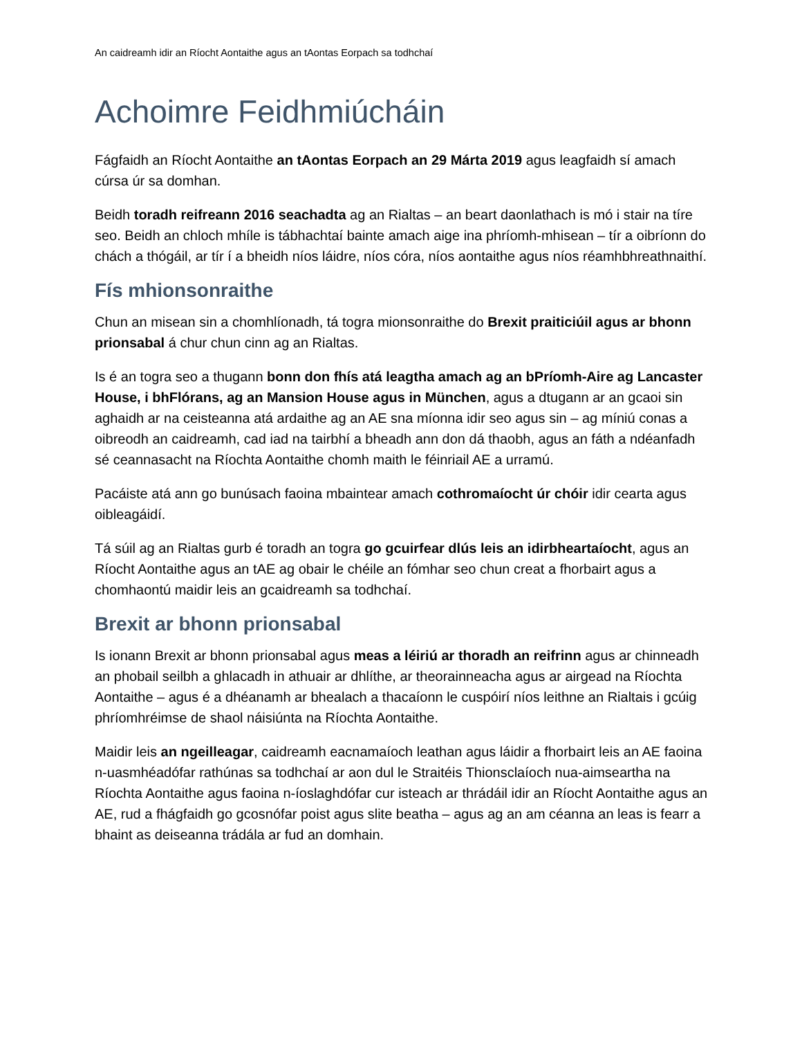An caidreamh idir an Ríocht Aontaithe agus an tAontas Eorpach sa todhchaí
Achoimre Feidhmiúcháin
Fágfaidh an Ríocht Aontaithe an tAontas Eorpach an 29 Márta 2019 agus leagfaidh sí amach cúrsa úr sa domhan.
Beidh toradh reifreann 2016 seachadta ag an Rialtas – an beart daonlathach is mó i stair na tíre seo. Beidh an chloch mhíle is tábhachtaí bainte amach aige ina phríomh-mhisean – tír a oibríonn do chách a thógáil, ar tír í a bheidh níos láidre, níos córa, níos aontaithe agus níos réamhbhreathnaithí.
Fís mhionsonraithe
Chun an misean sin a chomhlíonadh, tá togra mionsonraithe do Brexit praiticiúil agus ar bhonn prionsabal á chur chun cinn ag an Rialtas.
Is é an togra seo a thugann bonn don fhís atá leagtha amach ag an bPríomh-Aire ag Lancaster House, i bhFlórans, ag an Mansion House agus in München, agus a dtugann ar an gcaoi sin aghaidh ar na ceisteanna atá ardaithe ag an AE sna míonna idir seo agus sin – ag míniú conas a oibreodh an caidreamh, cad iad na tairbhí a bheadh ann don dá thaobh, agus an fáth a ndéanfadh sé ceannasacht na Ríochta Aontaithe chomh maith le féinriail AE a urramú.
Pacáiste atá ann go bunúsach faoina mbaintear amach cothromaíocht úr chóir idir cearta agus oibleagáidí.
Tá súil ag an Rialtas gurb é toradh an togra go gcuirfear dlús leis an idirbheartaíocht, agus an Ríocht Aontaithe agus an tAE ag obair le chéile an fómhar seo chun creat a fhorbairt agus a chomhaontú maidir leis an gcaidreamh sa todhchaí.
Brexit ar bhonn prionsabal
Is ionann Brexit ar bhonn prionsabal agus meas a léiriú ar thoradh an reifrinn agus ar chinneadh an phobail seilbh a ghlacadh in athuair ar dhlíthe, ar theorainneacha agus ar airgead na Ríochta Aontaithe – agus é a dhéanamh ar bhealach a thacaíonn le cuspóirí níos leithne an Rialtais i gcúig phríomhréimse de shaol náisiúnta na Ríochta Aontaithe.
Maidir leis an ngeilleagar, caidreamh eacnamaíoch leathan agus láidir a fhorbairt leis an AE faoina n-uasmhéadófar rathúnas sa todhchaí ar aon dul le Straitéis Thionsclaíoch nua-aimseartha na Ríochta Aontaithe agus faoina n-íoslaghdófar cur isteach ar thrádáil idir an Ríocht Aontaithe agus an AE, rud a fhágfaidh go gcosnófar poist agus slite beatha – agus ag an am céanna an leas is fearr a bhaint as deiseanna trádála ar fud an domhain.